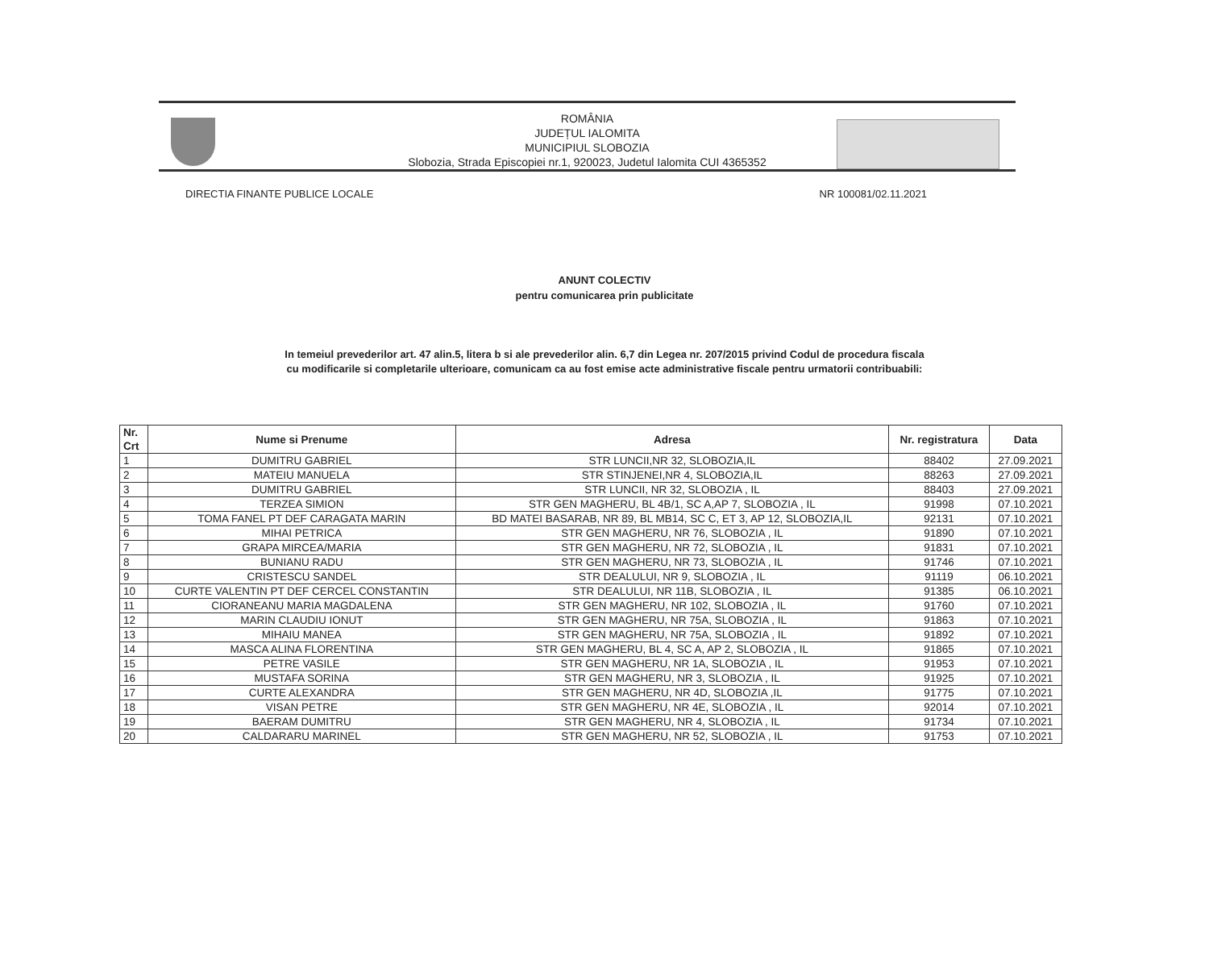ROMÂNIA
JUDEȚUL IALOMITA
MUNICIPIUL SLOBOZIA
Slobozia, Strada Episcopiei nr.1, 920023, Judetul Ialomita CUI 4365352
DIRECTIA FINANTE PUBLICE LOCALE NR 100081/02.11.2021
ANUNT COLECTIV
pentru comunicarea prin publicitate
In temeiul prevederilor art. 47 alin.5, litera b si ale prevederilor alin. 6,7 din Legea nr. 207/2015 privind Codul de procedura fiscala
cu modificarile si completarile ulterioare, comunicam ca au fost emise acte administrative fiscale pentru urmatorii contribuabili:
| Nr. Crt | Nume si Prenume | Adresa | Nr. registratura | Data |
| --- | --- | --- | --- | --- |
| 1 | DUMITRU GABRIEL | STR LUNCII,NR 32, SLOBOZIA,IL | 88402 | 27.09.2021 |
| 2 | MATEIU MANUELA | STR STINJENEI,NR 4, SLOBOZIA,IL | 88263 | 27.09.2021 |
| 3 | DUMITRU GABRIEL | STR LUNCII, NR 32, SLOBOZIA , IL | 88403 | 27.09.2021 |
| 4 | TERZEA SIMION | STR GEN MAGHERU, BL 4B/1, SC A,AP 7, SLOBOZIA , IL | 91998 | 07.10.2021 |
| 5 | TOMA FANEL PT DEF CARAGATA MARIN | BD MATEI BASARAB, NR 89, BL MB14, SC C, ET 3, AP 12, SLOBOZIA,IL | 92131 | 07.10.2021 |
| 6 | MIHAI PETRICA | STR GEN MAGHERU, NR 76, SLOBOZIA , IL | 91890 | 07.10.2021 |
| 7 | GRAPA MIRCEA/MARIA | STR GEN MAGHERU, NR 72, SLOBOZIA , IL | 91831 | 07.10.2021 |
| 8 | BUNIANU RADU | STR GEN MAGHERU, NR 73, SLOBOZIA , IL | 91746 | 07.10.2021 |
| 9 | CRISTESCU SANDEL | STR DEALULUI, NR 9, SLOBOZIA , IL | 91119 | 06.10.2021 |
| 10 | CURTE VALENTIN PT DEF CERCEL CONSTANTIN | STR DEALULUI, NR 11B, SLOBOZIA , IL | 91385 | 06.10.2021 |
| 11 | CIORANEANU MARIA MAGDALENA | STR GEN MAGHERU, NR 102, SLOBOZIA , IL | 91760 | 07.10.2021 |
| 12 | MARIN CLAUDIU IONUT | STR GEN MAGHERU, NR 75A, SLOBOZIA , IL | 91863 | 07.10.2021 |
| 13 | MIHAIU MANEA | STR GEN MAGHERU, NR 75A, SLOBOZIA , IL | 91892 | 07.10.2021 |
| 14 | MASCA ALINA FLORENTINA | STR GEN MAGHERU, BL 4, SC A, AP 2, SLOBOZIA , IL | 91865 | 07.10.2021 |
| 15 | PETRE VASILE | STR GEN MAGHERU, NR 1A, SLOBOZIA , IL | 91953 | 07.10.2021 |
| 16 | MUSTAFA SORINA | STR GEN MAGHERU, NR 3, SLOBOZIA , IL | 91925 | 07.10.2021 |
| 17 | CURTE ALEXANDRA | STR GEN MAGHERU, NR 4D, SLOBOZIA ,IL | 91775 | 07.10.2021 |
| 18 | VISAN PETRE | STR GEN MAGHERU, NR 4E, SLOBOZIA , IL | 92014 | 07.10.2021 |
| 19 | BAERAM DUMITRU | STR GEN MAGHERU, NR 4, SLOBOZIA , IL | 91734 | 07.10.2021 |
| 20 | CALDARARU MARINEL | STR GEN MAGHERU, NR 52, SLOBOZIA , IL | 91753 | 07.10.2021 |